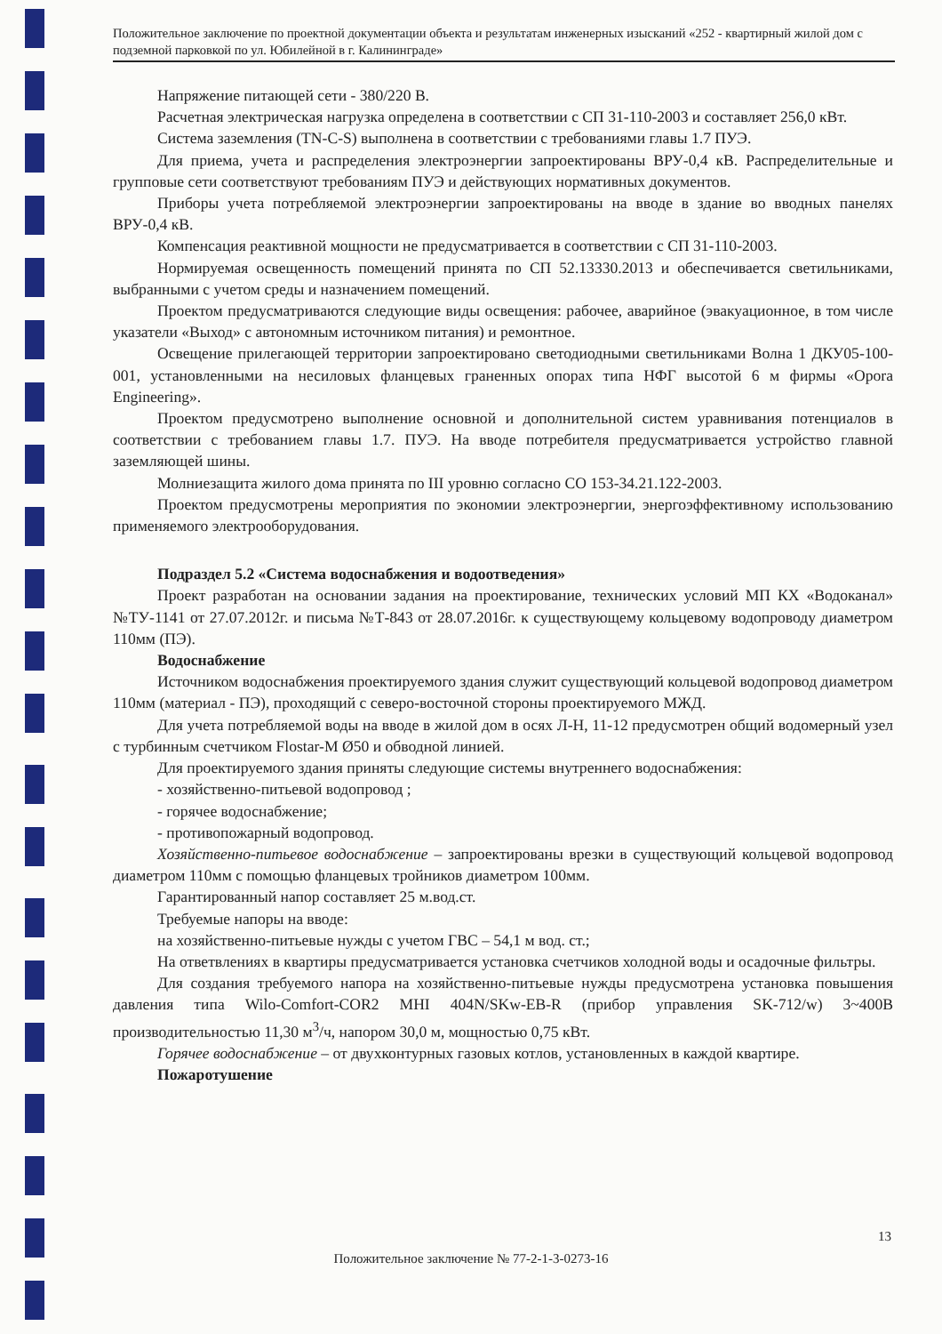Положительное заключение по проектной документации объекта и результатам инженерных изысканий «252 - квартирный жилой дом с подземной парковкой по ул. Юбилейной в г. Калининграде»
Напряжение питающей сети - 380/220 В.
Расчетная электрическая нагрузка определена в соответствии с СП 31-110-2003 и составляет 256,0 кВт.
Система заземления (TN-C-S) выполнена в соответствии с требованиями главы 1.7 ПУЭ.
Для приема, учета и распределения электроэнергии запроектированы ВРУ-0,4 кВ. Распределительные и групповые сети соответствуют требованиям ПУЭ и действующих нормативных документов.
Приборы учета потребляемой электроэнергии запроектированы на вводе в здание во вводных панелях ВРУ-0,4 кВ.
Компенсация реактивной мощности не предусматривается в соответствии с СП 31-110-2003.
Нормируемая освещенность помещений принята по СП 52.13330.2013 и обеспечивается светильниками, выбранными с учетом среды и назначением помещений.
Проектом предусматриваются следующие виды освещения: рабочее, аварийное (эвакуационное, в том числе указатели «Выход» с автономным источником питания) и ремонтное.
Освещение прилегающей территории запроектировано светодиодными светильниками Волна 1 ДКУ05-100-001, установленными на несиловых фланцевых граненных опорах типа НФГ высотой 6 м фирмы «Opora Engineering».
Проектом предусмотрено выполнение основной и дополнительной систем уравнивания потенциалов в соответствии с требованием главы 1.7. ПУЭ. На вводе потребителя предусматривается устройство главной заземляющей шины.
Молниезащита жилого дома принята по III уровню согласно СО 153-34.21.122-2003.
Проектом предусмотрены мероприятия по экономии электроэнергии, энергоэффективному использованию применяемого электрооборудования.
Подраздел 5.2 «Система водоснабжения и водоотведения»
Проект разработан на основании задания на проектирование, технических условий МП КХ «Водоканал» №ТУ-1141 от 27.07.2012г. и письма №Т-843 от 28.07.2016г. к существующему кольцевому водопроводу диаметром 110мм (ПЭ).
Водоснабжение
Источником водоснабжения проектируемого здания служит существующий кольцевой водопровод диаметром 110мм (материал - ПЭ), проходящий с северо-восточной стороны проектируемого МЖД.
Для учета потребляемой воды на вводе в жилой дом в осях Л-Н, 11-12 предусмотрен общий водомерный узел с турбинным счетчиком Flostar-M Ø50 и обводной линией.
Для проектируемого здания приняты следующие системы внутреннего водоснабжения:
- хозяйственно-питьевой водопровод ;
- горячее водоснабжение;
- противопожарный водопровод.
Хозяйственно-питьевое водоснабжение – запроектированы врезки в существующий кольцевой водопровод диаметром 110мм с помощью фланцевых тройников диаметром 100мм.
Гарантированный напор составляет 25 м.вод.ст.
Требуемые напоры на вводе:
на хозяйственно-питьевые нужды с учетом ГВС – 54,1 м вод. ст.;
На ответвлениях в квартиры предусматривается установка счетчиков холодной воды и осадочные фильтры.
Для создания требуемого напора на хозяйственно-питьевые нужды предусмотрена установка повышения давления типа Wilo-Comfort-COR2 MHI 404N/SKw-EB-R (прибор управления SK-712/w) 3~400В производительностью 11,30 м<sup>3</sup>/ч, напором 30,0 м, мощностью 0,75 кВт.
Горячее водоснабжение – от двухконтурных газовых котлов, установленных в каждой квартире.
Пожаротушение
13
Положительное заключение № 77-2-1-3-0273-16